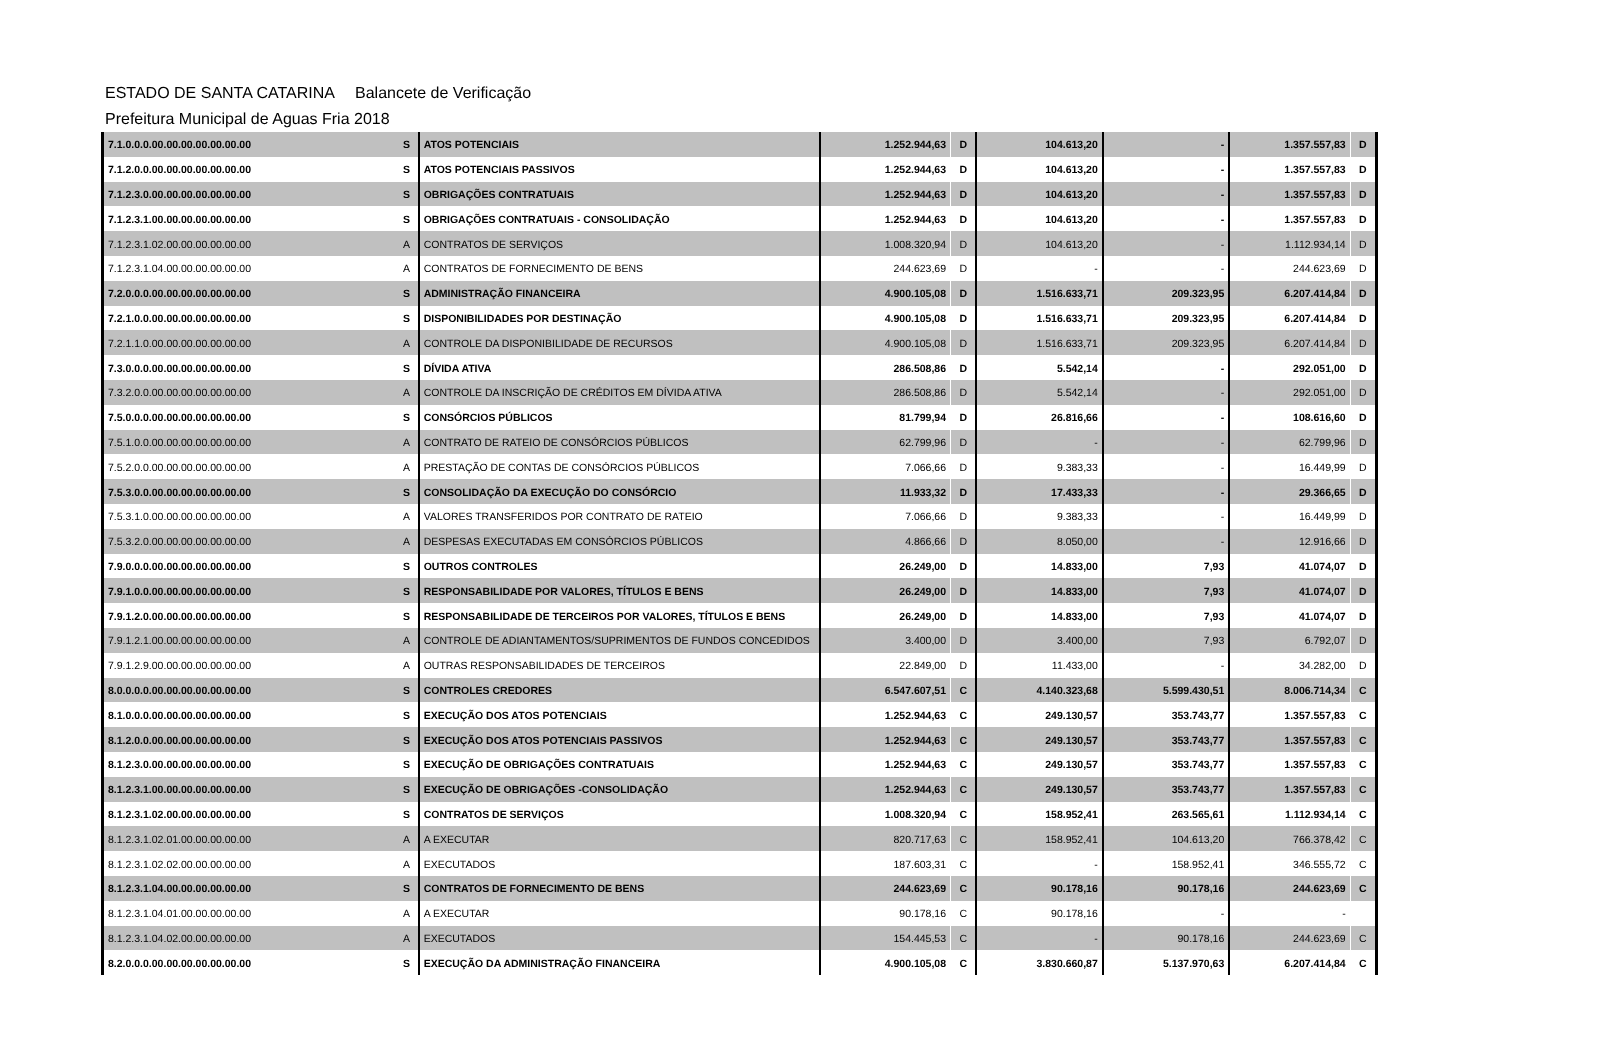ESTADO DE SANTA CATARINA Balancete de Verificação
Prefeitura Municipal de Aguas Fria 2018
| 7.1.0.0.0.00.00.00.00.00.00.00 | S | ATOS POTENCIAIS | 1.252.944,63 | D | 104.613,20 | - | 1.357.557,83 | D |
| 7.1.2.0.0.00.00.00.00.00.00.00 | S | ATOS POTENCIAIS PASSIVOS | 1.252.944,63 | D | 104.613,20 | - | 1.357.557,83 | D |
| 7.1.2.3.0.00.00.00.00.00.00.00 | S | OBRIGAÇÕES CONTRATUAIS | 1.252.944,63 | D | 104.613,20 | - | 1.357.557,83 | D |
| 7.1.2.3.1.00.00.00.00.00.00.00 | S | OBRIGAÇÕES CONTRATUAIS - CONSOLIDAÇÃO | 1.252.944,63 | D | 104.613,20 | - | 1.357.557,83 | D |
| 7.1.2.3.1.02.00.00.00.00.00.00 | A | CONTRATOS DE SERVIÇOS | 1.008.320,94 | D | 104.613,20 | - | 1.112.934,14 | D |
| 7.1.2.3.1.04.00.00.00.00.00.00 | A | CONTRATOS DE FORNECIMENTO DE BENS | 244.623,69 | D | - | - | 244.623,69 | D |
| 7.2.0.0.0.00.00.00.00.00.00.00 | S | ADMINISTRAÇÃO FINANCEIRA | 4.900.105,08 | D | 1.516.633,71 | 209.323,95 | 6.207.414,84 | D |
| 7.2.1.0.0.00.00.00.00.00.00.00 | S | DISPONIBILIDADES POR DESTINAÇÃO | 4.900.105,08 | D | 1.516.633,71 | 209.323,95 | 6.207.414,84 | D |
| 7.2.1.1.0.00.00.00.00.00.00.00 | A | CONTROLE DA DISPONIBILIDADE DE RECURSOS | 4.900.105,08 | D | 1.516.633,71 | 209.323,95 | 6.207.414,84 | D |
| 7.3.0.0.0.00.00.00.00.00.00.00 | S | DÍVIDA ATIVA | 286.508,86 | D | 5.542,14 | - | 292.051,00 | D |
| 7.3.2.0.0.00.00.00.00.00.00.00 | A | CONTROLE DA INSCRIÇÃO DE CRÉDITOS EM DÍVIDA ATIVA | 286.508,86 | D | 5.542,14 | - | 292.051,00 | D |
| 7.5.0.0.0.00.00.00.00.00.00.00 | S | CONSÓRCIOS PÚBLICOS | 81.799,94 | D | 26.816,66 | - | 108.616,60 | D |
| 7.5.1.0.0.00.00.00.00.00.00.00 | A | CONTRATO DE RATEIO DE CONSÓRCIOS PÚBLICOS | 62.799,96 | D | - | - | 62.799,96 | D |
| 7.5.2.0.0.00.00.00.00.00.00.00 | A | PRESTAÇÃO DE CONTAS DE CONSÓRCIOS PÚBLICOS | 7.066,66 | D | 9.383,33 | - | 16.449,99 | D |
| 7.5.3.0.0.00.00.00.00.00.00.00 | S | CONSOLIDAÇÃO DA EXECUÇÃO DO CONSÓRCIO | 11.933,32 | D | 17.433,33 | - | 29.366,65 | D |
| 7.5.3.1.0.00.00.00.00.00.00.00 | A | VALORES TRANSFERIDOS POR CONTRATO DE RATEIO | 7.066,66 | D | 9.383,33 | - | 16.449,99 | D |
| 7.5.3.2.0.00.00.00.00.00.00.00 | A | DESPESAS EXECUTADAS EM CONSÓRCIOS PÚBLICOS | 4.866,66 | D | 8.050,00 | - | 12.916,66 | D |
| 7.9.0.0.0.00.00.00.00.00.00.00 | S | OUTROS CONTROLES | 26.249,00 | D | 14.833,00 | 7,93 | 41.074,07 | D |
| 7.9.1.0.0.00.00.00.00.00.00.00 | S | RESPONSABILIDADE POR VALORES, TÍTULOS E BENS | 26.249,00 | D | 14.833,00 | 7,93 | 41.074,07 | D |
| 7.9.1.2.0.00.00.00.00.00.00.00 | S | RESPONSABILIDADE DE TERCEIROS POR VALORES, TÍTULOS E BENS | 26.249,00 | D | 14.833,00 | 7,93 | 41.074,07 | D |
| 7.9.1.2.1.00.00.00.00.00.00.00 | A | CONTROLE DE ADIANTAMENTOS/SUPRIMENTOS DE FUNDOS CONCEDIDOS | 3.400,00 | D | 3.400,00 | 7,93 | 6.792,07 | D |
| 7.9.1.2.9.00.00.00.00.00.00.00 | A | OUTRAS RESPONSABILIDADES DE TERCEIROS | 22.849,00 | D | 11.433,00 | - | 34.282,00 | D |
| 8.0.0.0.0.00.00.00.00.00.00.00 | S | CONTROLES CREDORES | 6.547.607,51 | C | 4.140.323,68 | 5.599.430,51 | 8.006.714,34 | C |
| 8.1.0.0.0.00.00.00.00.00.00.00 | S | EXECUÇÃO DOS ATOS POTENCIAIS | 1.252.944,63 | C | 249.130,57 | 353.743,77 | 1.357.557,83 | C |
| 8.1.2.0.0.00.00.00.00.00.00.00 | S | EXECUÇÃO DOS ATOS POTENCIAIS PASSIVOS | 1.252.944,63 | C | 249.130,57 | 353.743,77 | 1.357.557,83 | C |
| 8.1.2.3.0.00.00.00.00.00.00.00 | S | EXECUÇÃO DE OBRIGAÇÕES CONTRATUAIS | 1.252.944,63 | C | 249.130,57 | 353.743,77 | 1.357.557,83 | C |
| 8.1.2.3.1.00.00.00.00.00.00.00 | S | EXECUÇÃO DE OBRIGAÇÕES -CONSOLIDAÇÃO | 1.252.944,63 | C | 249.130,57 | 353.743,77 | 1.357.557,83 | C |
| 8.1.2.3.1.02.00.00.00.00.00.00 | S | CONTRATOS DE SERVIÇOS | 1.008.320,94 | C | 158.952,41 | 263.565,61 | 1.112.934,14 | C |
| 8.1.2.3.1.02.01.00.00.00.00.00 | A | A EXECUTAR | 820.717,63 | C | 158.952,41 | 104.613,20 | 766.378,42 | C |
| 8.1.2.3.1.02.02.00.00.00.00.00 | A | EXECUTADOS | 187.603,31 | C | - | 158.952,41 | 346.555,72 | C |
| 8.1.2.3.1.04.00.00.00.00.00.00 | S | CONTRATOS DE FORNECIMENTO DE BENS | 244.623,69 | C | 90.178,16 | 90.178,16 | 244.623,69 | C |
| 8.1.2.3.1.04.01.00.00.00.00.00 | A | A EXECUTAR | 90.178,16 | C | 90.178,16 | - | - | |
| 8.1.2.3.1.04.02.00.00.00.00.00 | A | EXECUTADOS | 154.445,53 | C | - | 90.178,16 | 244.623,69 | C |
| 8.2.0.0.0.00.00.00.00.00.00.00 | S | EXECUÇÃO DA ADMINISTRAÇÃO FINANCEIRA | 4.900.105,08 | C | 3.830.660,87 | 5.137.970,63 | 6.207.414,84 | C |